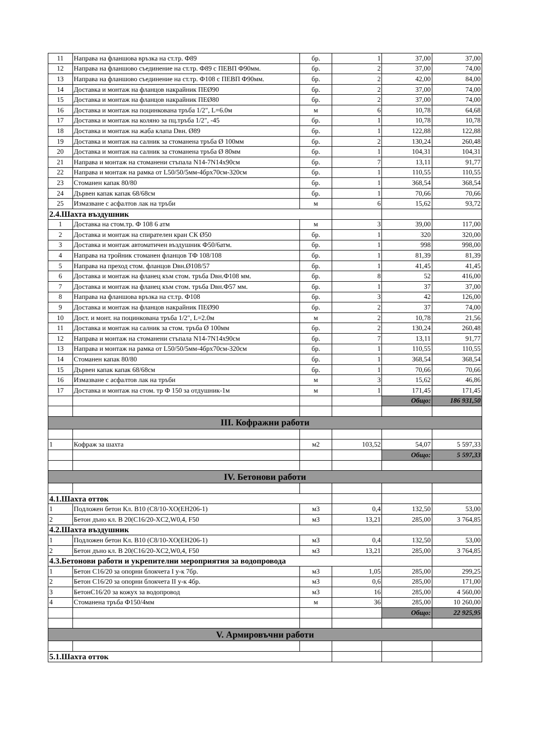| 11 | Направа на фланшова връзка на ст.тр. Ф89 | бр. | 1 | 37,00 | 37,00 |
| 12 | Направа на фланшово съединение на ст.тр. Ф89 с ПЕВП Ф90мм. | бр. | 2 | 37,00 | 74,00 |
| 13 | Направа на фланшово съединение на ст.тр. Ф108 с ПЕВП Ф90мм. | бр. | 2 | 42,00 | 84,00 |
| 14 | Доставка и монтаж на фланцов накрайник ПЕØ90 | бр. | 2 | 37,00 | 74,00 |
| 15 | Доставка и монтаж на фланцов накрайник ПЕØ80 | бр. | 2 | 37,00 | 74,00 |
| 16 | Доставка и монтаж на поцинкована тръба 1/2", L=6.0м | м | 6 | 10,78 | 64,68 |
| 17 | Доставка и монтаж на коляно за пц.тръба 1/2", -45 | бр. | 1 | 10,78 | 10,78 |
| 18 | Доставка и монтаж на жаба клапа Dвн. Ø89 | бр. | 1 | 122,88 | 122,88 |
| 19 | Доставка и монтаж на салник за стоманена тръба Ø 100мм | бр. | 2 | 130,24 | 260,48 |
| 20 | Доставка и монтаж на салник за стоманена тръба Ø 80мм | бр. | 1 | 104,31 | 104,31 |
| 21 | Направа и монтаж на стоманени стъпала N14-7N14x90см | бр. | 7 | 13,11 | 91,77 |
| 22 | Направа и монтаж на рамка от L50/50/5мм-4брx70см-320см | бр. | 1 | 110,55 | 110,55 |
| 23 | Стоманен капак 80/80 | бр. | 1 | 368,54 | 368,54 |
| 24 | Дървен капак капак 68/68см | бр. | 1 | 70,66 | 70,66 |
| 25 | Измазване с асфалтов лак на тръби | м | 6 | 15,62 | 93,72 |
| 2.4.Шахта въздушник | | | | | |
| 1 | Доставка на стом.тр. Ф 108 6 атм | м | 3 | 39,00 | 117,00 |
| 2 | Доставка и монтаж на спирателен кран СК Ø50 | бр. | 1 | 320 | 320,00 |
| 3 | Доставка и монтаж автоматичен въздушник Ф50/6атм. | бр. | 1 | 998 | 998,00 |
| 4 | Направа на тройник стоманен фланцов ТФ 108/108 | бр. | 1 | 81,39 | 81,39 |
| 5 | Направа на преход стом. фланцов Dвн.Ø108/57 | бр. | 1 | 41,45 | 41,45 |
| 6 | Доставка и монтаж на фланец към стом. тръба Dвн.Ф108 мм. | бр. | 8 | 52 | 416,00 |
| 7 | Доставка и монтаж на фланец към стом. тръба Dвн.Ф57 мм. | бр. | 1 | 37 | 37,00 |
| 8 | Направа на фланшова връзка на ст.тр. Ф108 | бр. | 3 | 42 | 126,00 |
| 9 | Доставка и монтаж на фланцов накрайник ПЕØ90 | бр. | 2 | 37 | 74,00 |
| 10 | Дост. и монт. на поцинкована тръба 1/2", L=2.0м | м | 2 | 10,78 | 21,56 |
| 11 | Доставка и монтаж на салник за стом. тръба Ø 100мм | бр. | 2 | 130,24 | 260,48 |
| 12 | Направа и монтаж на стоманени стъпала N14-7N14x90см | бр. | 7 | 13,11 | 91,77 |
| 13 | Направа и монтаж на рамка от L50/50/5мм-4брx70см-320см | бр. | 1 | 110,55 | 110,55 |
| 14 | Стоманен капак 80/80 | бр. | 1 | 368,54 | 368,54 |
| 15 | Дървен капак капак 68/68см | бр. | 1 | 70,66 | 70,66 |
| 16 | Измазване с асфалтов лак на тръби | м | 3 | 15,62 | 46,86 |
| 17 | Доставка и монтаж на стом. тр Ф 150 за отдушник-1м | м | 1 | 171,45 | 171,45 |
| | | | | Общо: | 186 931,50 |
| III. Кофражни работи | | | | | |
| 1 | Кофраж за шахта | м2 | 103,52 | 54,07 | 5 597,33 |
| | | | | Общо: | 5 597,33 |
| IV. Бетонови работи | | | | | |
| 4.1.Шахта отток | | | | | |
| 1 | Подложен бетон Кл. В10 (C8/10-XO(EH206-1) | м3 | 0,4 | 132,50 | 53,00 |
| 2 | Бетон дъно кл. В 20(C16/20-XC2,W0,4, F50 | м3 | 13,21 | 285,00 | 3 764,85 |
| 4.2.Шахта въздушник | | | | | |
| 1 | Подложен бетон Кл. В10 (C8/10-XO(EH206-1) | м3 | 0,4 | 132,50 | 53,00 |
| 2 | Бетон дъно кл. В 20(C16/20-XC2,W0,4, F50 | м3 | 13,21 | 285,00 | 3 764,85 |
| 4.3.Бетонови работи и укрепителни мероприятия за водопровода | | | | | |
| 1 | Бетон С16/20 за опорни блокчета I у-к 7бр. | м3 | 1,05 | 285,00 | 299,25 |
| 2 | Бетон С16/20 за опорни блокчета II у-к 4бр. | м3 | 0,6 | 285,00 | 171,00 |
| 3 | БетонС16/20 за кожух за водопровод | м3 | 16 | 285,00 | 4 560,00 |
| 4 | Стоманена тръба Ф150/4мм | м | 36 | 285,00 | 10 260,00 |
| | | | | Общо: | 22 925,95 |
| V. Армировъчни работи | | | | | |
| 5.1.Шахта отток | | | | | |